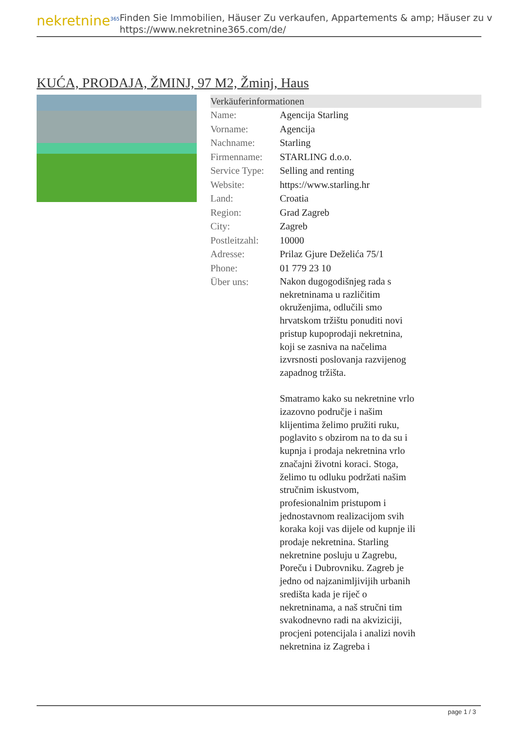nekretnine<sup>365</sup>
Finden Sie Immobilien, Häuser Zu verkaufen, Appartements & amp; Häuser zu v
https://www.nekretnine365.com/de/
KUĆA, PRODAJA, ŽMINJ, 97 M2, Žminj, Haus
Verkäuferinformationen
| Name: | Agencija Starling |
| Vorname: | Agencija |
| Nachname: | Starling |
| Firmenname: | STARLING d.o.o. |
| Service Type: | Selling and renting |
| Website: | https://www.starling.hr |
| Land: | Croatia |
| Region: | Grad Zagreb |
| City: | Zagreb |
| Postleitzahl: | 10000 |
| Adresse: | Prilaz Gjure Deželića 75/1 |
| Phone: | 01 779 23 10 |
| Über uns: | Nakon dugogodišnjeg rada s nekretninama u različitim okruženjima, odlučili smo hrvatskom tržištu ponuditi novi pristup kupoprodaji nekretnina, koji se zasniva na načelima izvrsnosti poslovanja razvijenog zapadnog tržišta. Smatramo kako su nekretnine vrlo izazovno područje i našim klijentima želimo pružiti ruku, poglavito s obzirom na to da su i kupnja i prodaja nekretnina vrlo značajni životni koraci. Stoga, želimo tu odluku podržati našim stručnim iskustvom, profesionalnim pristupom i jednostavnom realizacijom svih koraka koji vas dijele od kupnje ili prodaje nekretnina. Starling nekretnine posluju u Zagrebu, Poreču i Dubrovniku. Zagreb je jedno od najzanimljivijih urbanih središta kada je riječ o nekretninama, a naš stručni tim svakodnevno radi na akviziciji, procjeni potencijala i analizi novih nekretnina iz Zagreba i |
page 1 / 3